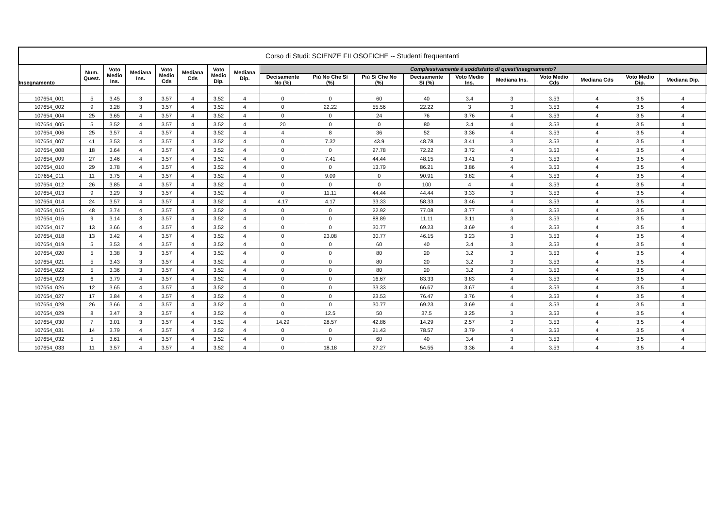| Corso di Studi: SCIENZE FILOSOFICHE -- Studenti frequentanti | | | | | | | | | | | | | | | | | | |
| --- | --- | --- | --- | --- | --- | --- | --- | --- | --- | --- | --- | --- | --- | --- | --- | --- | --- | --- |
| Insegnamento | Num. Quest. | Voto Medio Ins. | Mediana Ins. | Voto Medio Cds | Mediana Cds | Voto Medio Dip. | Mediana Dip. | Complessivamente è soddisfatto di quest'insegnamento? | | | | | | | | | | |
| | | | | | | | | Decisamente No (%) | Più No Che Sì (%) | Più Sì Che No (%) | Decisamente Sì (%) | Voto Medio Ins. | Mediana Ins. | Voto Medio Cds | Mediana Cds | Voto Medio Dip. | Mediana Dip. | |
| 107654_001 | 5 | 3.45 | 3 | 3.57 | 4 | 3.52 | 4 | 0 | 0 | 60 | 40 | 3.4 | 3 | 3.53 | 4 | 3.5 | 4 | |
| 107654_002 | 9 | 3.28 | 3 | 3.57 | 4 | 3.52 | 4 | 0 | 22.22 | 55.56 | 22.22 | 3 | 3 | 3.53 | 4 | 3.5 | 4 | |
| 107654_004 | 25 | 3.65 | 4 | 3.57 | 4 | 3.52 | 4 | 0 | 0 | 24 | 76 | 3.76 | 4 | 3.53 | 4 | 3.5 | 4 | |
| 107654_005 | 5 | 3.52 | 4 | 3.57 | 4 | 3.52 | 4 | 20 | 0 | 0 | 80 | 3.4 | 4 | 3.53 | 4 | 3.5 | 4 | |
| 107654_006 | 25 | 3.57 | 4 | 3.57 | 4 | 3.52 | 4 | 4 | 8 | 36 | 52 | 3.36 | 4 | 3.53 | 4 | 3.5 | 4 | |
| 107654_007 | 41 | 3.53 | 4 | 3.57 | 4 | 3.52 | 4 | 0 | 7.32 | 43.9 | 48.78 | 3.41 | 3 | 3.53 | 4 | 3.5 | 4 | |
| 107654_008 | 18 | 3.64 | 4 | 3.57 | 4 | 3.52 | 4 | 0 | 0 | 27.78 | 72.22 | 3.72 | 4 | 3.53 | 4 | 3.5 | 4 | |
| 107654_009 | 27 | 3.46 | 4 | 3.57 | 4 | 3.52 | 4 | 0 | 7.41 | 44.44 | 48.15 | 3.41 | 3 | 3.53 | 4 | 3.5 | 4 | |
| 107654_010 | 29 | 3.78 | 4 | 3.57 | 4 | 3.52 | 4 | 0 | 0 | 13.79 | 86.21 | 3.86 | 4 | 3.53 | 4 | 3.5 | 4 | |
| 107654_011 | 11 | 3.75 | 4 | 3.57 | 4 | 3.52 | 4 | 0 | 9.09 | 0 | 90.91 | 3.82 | 4 | 3.53 | 4 | 3.5 | 4 | |
| 107654_012 | 26 | 3.85 | 4 | 3.57 | 4 | 3.52 | 4 | 0 | 0 | 0 | 100 | 4 | 4 | 3.53 | 4 | 3.5 | 4 | |
| 107654_013 | 9 | 3.29 | 3 | 3.57 | 4 | 3.52 | 4 | 0 | 11.11 | 44.44 | 44.44 | 3.33 | 3 | 3.53 | 4 | 3.5 | 4 | |
| 107654_014 | 24 | 3.57 | 4 | 3.57 | 4 | 3.52 | 4 | 4.17 | 4.17 | 33.33 | 58.33 | 3.46 | 4 | 3.53 | 4 | 3.5 | 4 | |
| 107654_015 | 48 | 3.74 | 4 | 3.57 | 4 | 3.52 | 4 | 0 | 0 | 22.92 | 77.08 | 3.77 | 4 | 3.53 | 4 | 3.5 | 4 | |
| 107654_016 | 9 | 3.14 | 3 | 3.57 | 4 | 3.52 | 4 | 0 | 0 | 88.89 | 11.11 | 3.11 | 3 | 3.53 | 4 | 3.5 | 4 | |
| 107654_017 | 13 | 3.66 | 4 | 3.57 | 4 | 3.52 | 4 | 0 | 0 | 30.77 | 69.23 | 3.69 | 4 | 3.53 | 4 | 3.5 | 4 | |
| 107654_018 | 13 | 3.42 | 4 | 3.57 | 4 | 3.52 | 4 | 0 | 23.08 | 30.77 | 46.15 | 3.23 | 3 | 3.53 | 4 | 3.5 | 4 | |
| 107654_019 | 5 | 3.53 | 4 | 3.57 | 4 | 3.52 | 4 | 0 | 0 | 60 | 40 | 3.4 | 3 | 3.53 | 4 | 3.5 | 4 | |
| 107654_020 | 5 | 3.38 | 3 | 3.57 | 4 | 3.52 | 4 | 0 | 0 | 80 | 20 | 3.2 | 3 | 3.53 | 4 | 3.5 | 4 | |
| 107654_021 | 5 | 3.43 | 3 | 3.57 | 4 | 3.52 | 4 | 0 | 0 | 80 | 20 | 3.2 | 3 | 3.53 | 4 | 3.5 | 4 | |
| 107654_022 | 5 | 3.36 | 3 | 3.57 | 4 | 3.52 | 4 | 0 | 0 | 80 | 20 | 3.2 | 3 | 3.53 | 4 | 3.5 | 4 | |
| 107654_023 | 6 | 3.79 | 4 | 3.57 | 4 | 3.52 | 4 | 0 | 0 | 16.67 | 83.33 | 3.83 | 4 | 3.53 | 4 | 3.5 | 4 | |
| 107654_026 | 12 | 3.65 | 4 | 3.57 | 4 | 3.52 | 4 | 0 | 0 | 33.33 | 66.67 | 3.67 | 4 | 3.53 | 4 | 3.5 | 4 | |
| 107654_027 | 17 | 3.84 | 4 | 3.57 | 4 | 3.52 | 4 | 0 | 0 | 23.53 | 76.47 | 3.76 | 4 | 3.53 | 4 | 3.5 | 4 | |
| 107654_028 | 26 | 3.66 | 4 | 3.57 | 4 | 3.52 | 4 | 0 | 0 | 30.77 | 69.23 | 3.69 | 4 | 3.53 | 4 | 3.5 | 4 | |
| 107654_029 | 8 | 3.47 | 3 | 3.57 | 4 | 3.52 | 4 | 0 | 12.5 | 50 | 37.5 | 3.25 | 3 | 3.53 | 4 | 3.5 | 4 | |
| 107654_030 | 7 | 3.01 | 3 | 3.57 | 4 | 3.52 | 4 | 14.29 | 28.57 | 42.86 | 14.29 | 2.57 | 3 | 3.53 | 4 | 3.5 | 4 | |
| 107654_031 | 14 | 3.79 | 4 | 3.57 | 4 | 3.52 | 4 | 0 | 0 | 21.43 | 78.57 | 3.79 | 4 | 3.53 | 4 | 3.5 | 4 | |
| 107654_032 | 5 | 3.61 | 4 | 3.57 | 4 | 3.52 | 4 | 0 | 0 | 60 | 40 | 3.4 | 3 | 3.53 | 4 | 3.5 | 4 | |
| 107654_033 | 11 | 3.57 | 4 | 3.57 | 4 | 3.52 | 4 | 0 | 18.18 | 27.27 | 54.55 | 3.36 | 4 | 3.53 | 4 | 3.5 | 4 | |